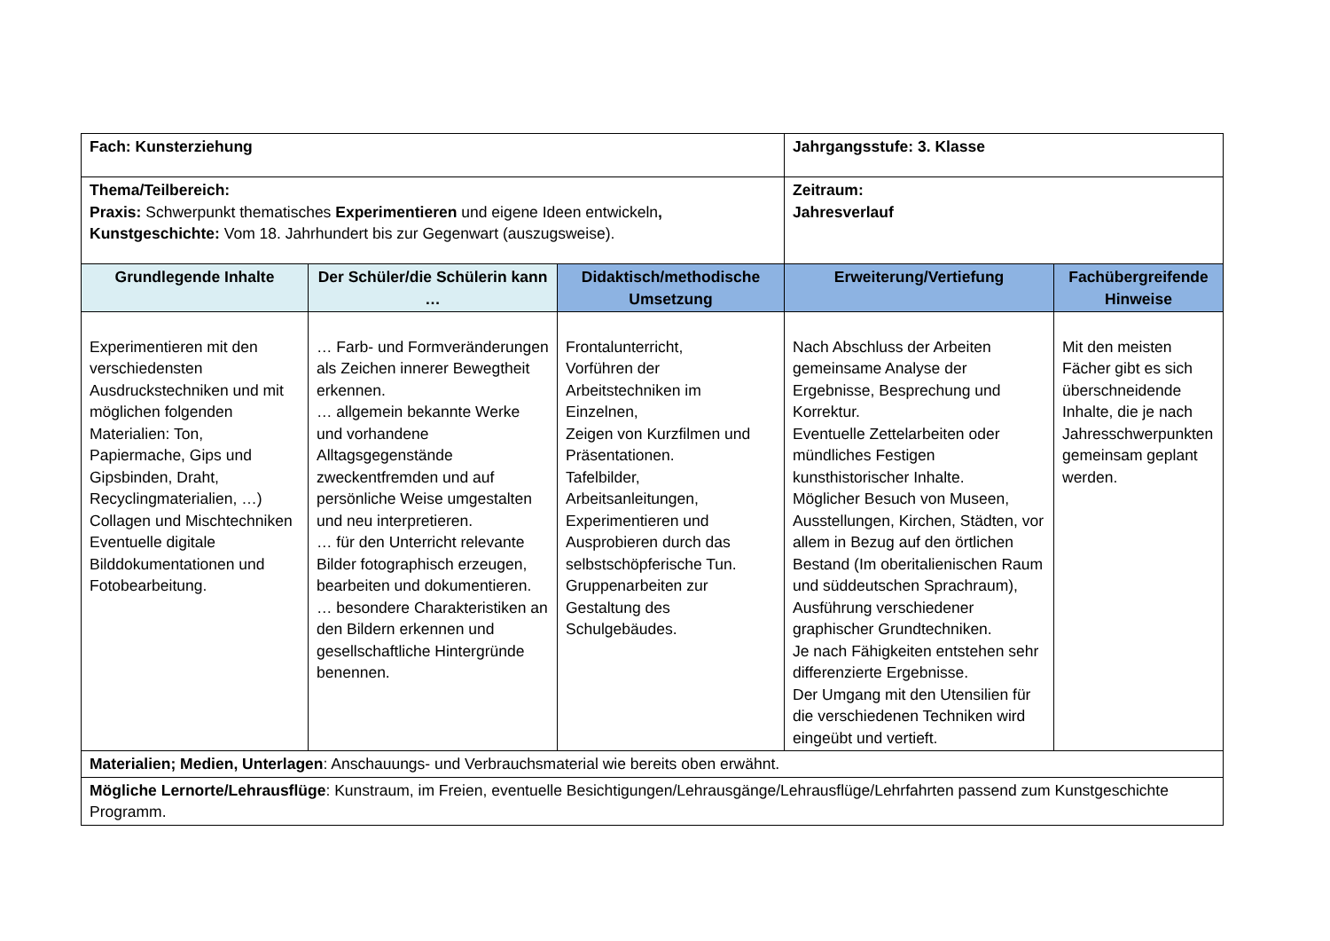| Fach: Kunsterziehung | | | Jahrgangsstufe: 3. Klasse | |
| Thema/Teilbereich: Praxis: Schwerpunkt thematisches Experimentieren und eigene Ideen entwickeln , Kunstgeschichte: Vom 18. Jahrhundert bis zur Gegenwart (auszugsweise). | | | Zeitraum: Jahresverlauf | |
| Grundlegende Inhalte | Der Schüler/die Schülerin kann … | Didaktisch/methodische Umsetzung | Erweiterung/Vertiefung | Fachübergreifende Hinweise |
| Experimentieren mit den verschiedensten Ausdruckstechniken und mit möglichen folgenden Materialien: Ton, Papiermache, Gips und Gipsbinden, Draht, Recyclingmaterialien, …) Collagen und Mischtechniken Eventuelle digitale Bilddokumentationen und Fotobearbeitung. | … Farb- und Formveränderungen als Zeichen innerer Bewegtheit erkennen. … allgemein bekannte Werke und vorhandene Alltagsgegenstände zweckentfremden und auf persönliche Weise umgestalten und neu interpretieren. … für den Unterricht relevante Bilder fotographisch erzeugen, bearbeiten und dokumentieren. … besondere Charakteristiken an den Bildern erkennen und gesellschaftliche Hintergründe benennen. | Frontalunterricht, Vorführen der Arbeitstechniken im Einzelnen, Zeigen von Kurzfilmen und Präsentationen. Tafelbilder, Arbeitsanleitungen, Experimentieren und Ausprobieren durch das selbstschöpferische Tun. Gruppenarbeiten zur Gestaltung des Schulgebäudes. | Nach Abschluss der Arbeiten gemeinsame Analyse der Ergebnisse, Besprechung und Korrektur. Eventuelle Zettelarbeiten oder mündliches Festigen kunsthistorischer Inhalte. Möglicher Besuch von Museen, Ausstellungen, Kirchen, Städten, vor allem in Bezug auf den örtlichen Bestand (Im oberitalienischen Raum und süddeutschen Sprachraum), Ausführung verschiedener graphischer Grundtechniken. Je nach Fähigkeiten entstehen sehr differenzierte Ergebnisse. Der Umgang mit den Utensilien für die verschiedenen Techniken wird eingeübt und vertieft. | Mit den meisten Fächer gibt es sich überschneidende Inhalte, die je nach Jahresschwerpunkten gemeinsam geplant werden. |
| Materialien; Medien, Unterlagen : Anschauungs- und Verbrauchsmaterial wie bereits oben erwähnt. | | | | |
| Mögliche Lernorte/Lehrausflüge : Kunstraum, im Freien, eventuelle Besichtigungen/Lehrausgänge/Lehrausflüge/Lehrfahrten passend zum Kunstgeschichte Programm. | | | | |